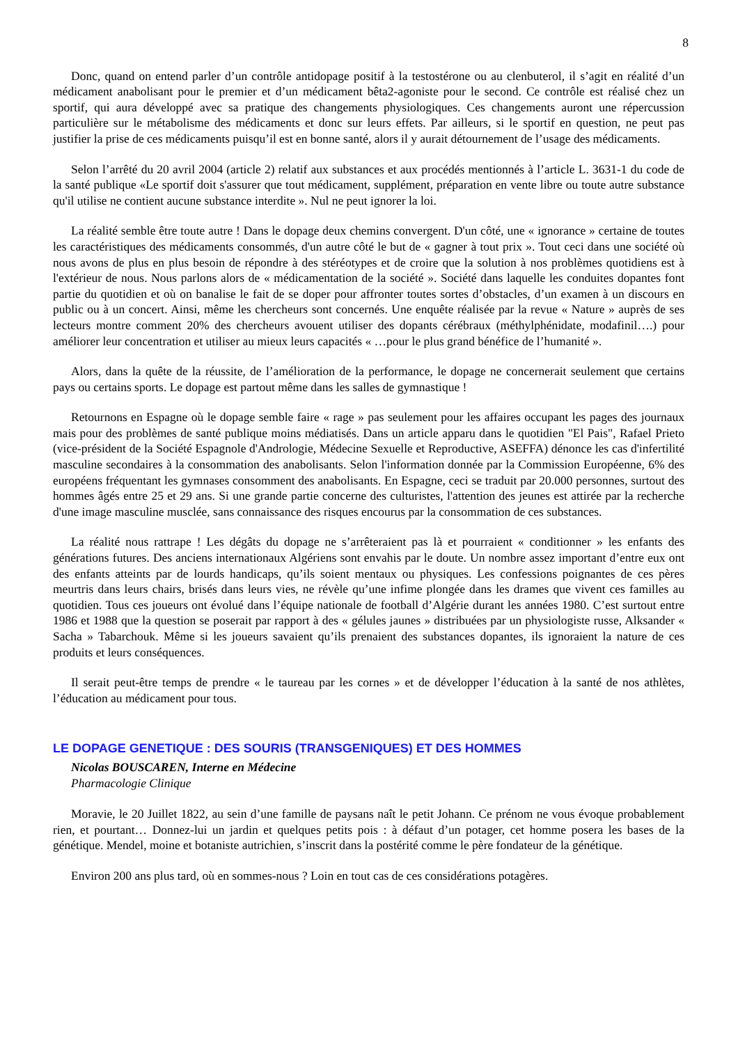8
Donc, quand on entend parler d’un contrôle antidopage positif à la testostérone ou au clenbuterol, il s’agit en réalité d’un médicament anabolisant pour le premier et d’un médicament bêta2-agoniste pour le second. Ce contrôle est réalisé chez un sportif, qui aura développé avec sa pratique des changements physiologiques. Ces changements auront une répercussion particulière sur le métabolisme des médicaments et donc sur leurs effets. Par ailleurs, si le sportif en question, ne peut pas justifier la prise de ces médicaments puisqu’il est en bonne santé, alors il y aurait détournement de l’usage des médicaments.
Selon l’arrêté du 20 avril 2004 (article 2) relatif aux substances et aux procédés mentionnés à l’article L. 3631-1 du code de la santé publique «Le sportif doit s'assurer que tout médicament, supplément, préparation en vente libre ou toute autre substance qu'il utilise ne contient aucune substance interdite ». Nul ne peut ignorer la loi.
La réalité semble être toute autre ! Dans le dopage deux chemins convergent. D'un côté, une « ignorance » certaine de toutes les caractéristiques des médicaments consommés, d'un autre côté le but de « gagner à tout prix ». Tout ceci dans une société où nous avons de plus en plus besoin de répondre à des stéréotypes et de croire que la solution à nos problèmes quotidiens est à l'extérieur de nous. Nous parlons alors de « médicamentation de la société ». Société dans laquelle les conduites dopantes font partie du quotidien et où on banalise le fait de se doper pour affronter toutes sortes d’obstacles, d’un examen à un discours en public ou à un concert. Ainsi, même les chercheurs sont concernés. Une enquête réalisée par la revue « Nature » auprès de ses lecteurs montre comment 20% des chercheurs avouent utiliser des dopants cérébraux (méthylphénidate, modafinil….) pour améliorer leur concentration et utiliser au mieux leurs capacités « …pour le plus grand bénéfice de l’humanité ».
Alors, dans la quête de la réussite, de l’amélioration de la performance, le dopage ne concernerait seulement que certains pays ou certains sports. Le dopage est partout même dans les salles de gymnastique !
Retournons en Espagne où le dopage semble faire « rage » pas seulement pour les affaires occupant les pages des journaux mais pour des problèmes de santé publique moins médiatisés. Dans un article apparu dans le quotidien "El Pais", Rafael Prieto (vice-président de la Société Espagnole d'Andrologie, Médecine Sexuelle et Reproductive, ASEFFA) dénonce les cas d'infertilité masculine secondaires à la consommation des anabolisants. Selon l'information donnée par la Commission Européenne, 6% des européens fréquentant les gymnases consomment des anabolisants. En Espagne, ceci se traduit par 20.000 personnes, surtout des hommes âgés entre 25 et 29 ans. Si une grande partie concerne des culturistes, l'attention des jeunes est attirée par la recherche d'une image masculine musclée, sans connaissance des risques encourus par la consommation de ces substances.
La réalité nous rattrape ! Les dégâts du dopage ne s’arrêteraient pas là et pourraient « conditionner » les enfants des générations futures. Des anciens internationaux Algériens sont envahis par le doute. Un nombre assez important d’entre eux ont des enfants atteints par de lourds handicaps, qu’ils soient mentaux ou physiques. Les confessions poignantes de ces pères meurtris dans leurs chairs, brisés dans leurs vies, ne révèle qu’une infime plongée dans les drames que vivent ces familles au quotidien. Tous ces joueurs ont évolué dans l’équipe nationale de football d’Algérie durant les années 1980. C’est surtout entre 1986 et 1988 que la question se poserait par rapport à des « gélules jaunes » distribuées par un physiologiste russe, Alksander « Sacha » Tabarchouk. Même si les joueurs savaient qu’ils prenaient des substances dopantes, ils ignoraient la nature de ces produits et leurs conséquences.
Il serait peut-être temps de prendre « le taureau par les cornes » et de développer l’éducation à la santé de nos athlètes, l’éducation au médicament pour tous.
LE DOPAGE GENETIQUE : DES SOURIS (TRANSGENIQUES) ET DES HOMMES
Nicolas BOUSCAREN, Interne en Médecine
Pharmacologie Clinique
Moravie, le 20 Juillet 1822, au sein d’une famille de paysans naît le petit Johann. Ce prénom ne vous évoque probablement rien, et pourtant… Donnez-lui un jardin et quelques petits pois : à défaut d’un potager, cet homme posera les bases de la génétique. Mendel, moine et botaniste autrichien, s’inscrit dans la postérité comme le père fondateur de la génétique.
Environ 200 ans plus tard, où en sommes-nous ? Loin en tout cas de ces considérations potagères.